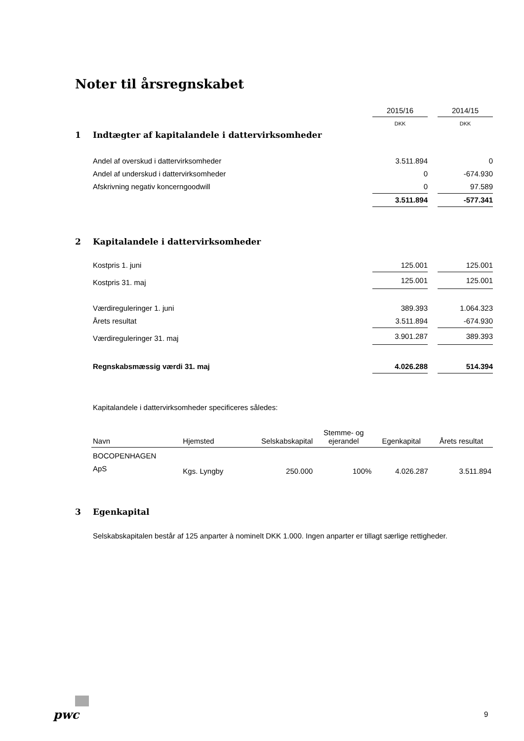Noter til årsregnskabet
| | 2015/16 | | 2014/15 |
| | DKK | | DKK |
1 Indtægter af kapitalandele i dattervirksomheder
| Andel af overskud i dattervirksomheder | 3.511.894 | | 0 |
| Andel af underskud i dattervirksomheder | 0 | | -674.930 |
| Afskrivning negativ koncerngoodwill | 0 | | 97.589 |
| | 3.511.894 | | -577.341 |
2 Kapitalandele i dattervirksomheder
| Kostpris 1. juni | 125.001 | | 125.001 |
| Kostpris 31. maj | 125.001 | | 125.001 |
| Værdireguleringer 1. juni | 389.393 | | 1.064.323 |
| Årets resultat | 3.511.894 | | -674.930 |
| Værdireguleringer 31. maj | 3.901.287 | | 389.393 |
| Regnskabsmæssig værdi 31. maj | 4.026.288 | | 514.394 |
Kapitalandele i dattervirksomheder specificeres således:
| Navn | Hjemsted | Selskabskapital | Stemme- og ejerandel | Egenkapital | Årets resultat |
| --- | --- | --- | --- | --- | --- |
| BOCOPENHAGEN ApS | Kgs. Lyngby | 250.000 | 100% | 4.026.287 | 3.511.894 |
3 Egenkapital
Selskabskapitalen består af 125 anparter à nominelt DKK 1.000. Ingen anparter er tillagt særlige rettigheder.
pwc 9